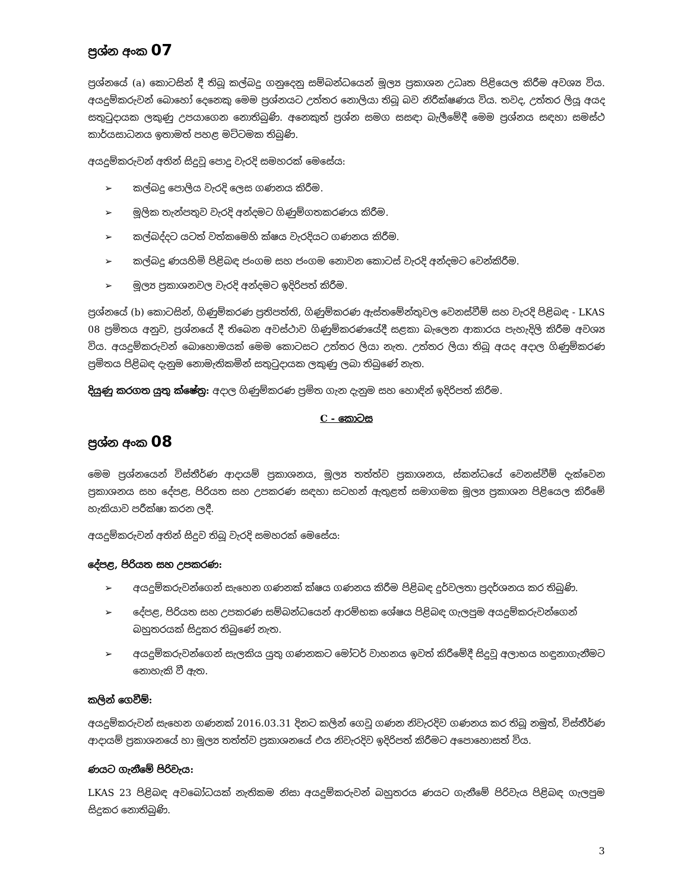ප්‍රශ්න අංක 07
ප්‍රශ්නයේ (a) කොටසින් දී තිබූ කල්බදු ගනුදෙනු සම්බන්ධයෙන් මූල්‍ය ප්‍රකාශන උධෘත පිළියෙල කිරීම අවශ්‍ය විය. අයදුම්කරුවන් බොහෝ දෙනෙකු මෙම ප්‍රශ්නයට උත්තර නොලියා තිබූ බව නිරීක්ෂණය විය. තවද, උත්තර ලියූ අයද සතුටුදායක ලකුණු උපයාගෙන නොතිබුණි. අනෙකුත් ප්‍රශ්න සමග සසඳා බැලීමේදී මෙම ප්‍රශ්නය සඳහා සමස්ථ කාර්යසාධනය ඉතාමත් පහළ මට්ටමක තිබුණි.
අයදුම්කරුවන් අතින් සිදුවූ පොදු වැරදි සමහරක් මෙසේය:
➢ කල්බදු පොලිය වැරදි ලෙස ගණනය කිරීම.
➢ මූලික තැන්පතුව වැරදි අන්දමට ගිණුම්ගතකරණය කිරීම.
➢ කල්බද්දට යටත් වත්කමෙහි ක්ෂය වැරදියට ගණනය කිරීම.
➢ කල්බදු ණයහිමි පිළිබඳ ජංගම සහ ජංගම නොවන කොටස් වැරදි අන්දමට වෙන්කිරීම.
➢ මූල්‍ය ප්‍රකාශනවල වැරදි අන්දමට ඉදිරිපත් කිරීම.
ප්‍රශ්නයේ (b) කොටසින්, ගිණුම්කරණ ප්‍රතිපත්ති, ගිණුම්කරණ ඇස්තමේන්තුවල වෙනස්වීම් සහ වැරදි පිළිබඳ - LKAS 08 ප්‍රමිතය අනුව, ප්‍රශ්නයේ දී තිබෙන අවස්ථාව ගිණුම්කරණයේදී සළකා බැලෙන ආකාරය පැහැදිලි කිරීම අවශ්‍ය විය. අයදුම්කරුවන් බොහොමයක් මෙම කොටසට උත්තර ලියා නැත. උත්තර ලියා තිබූ අයද අදාල ගිණුම්කරණ ප්‍රමිතය පිළිබඳ දැනුම නොමැතිකමින් සතුටුදායක ලකුණු ලබා තිබුණේ නැත.
දියුණු කරගත යුතු ක්ෂේත්‍ර: අදාල ගිණුම්කරණ ප්‍රමිත ගැන දැනුම සහ හොඳින් ඉදිරිපත් කිරීම.
C - කොටස
ප්‍රශ්න අංක 08
මෙම ප්‍රශ්නයෙන් විස්තීර්ණ ආදායම් ප්‍රකාශනය, මූල්‍ය තත්ත්ව ප්‍රකාශනය, ස්කන්ධයේ වෙනස්වීම් දැක්වෙන ප්‍රකාශනය සහ දේපළ, පිරියත සහ උපකරණ සඳහා සටහන් ඇතුළත් සමාගමක මූල්‍ය ප්‍රකාශන පිළියෙල කිරීමේ හැකියාව පරීක්ෂා කරන ලදී.
අයදුම්කරුවන් අතින් සිදුව තිබූ වැරදි සමහරක් මෙසේය:
දේපළ, පිරියත සහ උපකරණ:
➢ අයදුම්කරුවන්ගෙන් සැහෙන ගණනක් ක්ෂය ගණනය කිරීම පිළිබඳ දුර්වලතා ප්‍රදර්ශනය කර තිබුණි.
➢ දේපළ, පිරියත සහ උපකරණ සම්බන්ධයෙන් ආරම්භක ශේෂය පිළිබඳ ගැලපුම අයදුම්කරුවන්ගෙන් බහුතරයක් සිදුකර තිබුණේ නැත.
➢ අයදුම්කරුවන්ගෙන් සැලකිය යුතු ගණනකට මෝටර් වාහනය ඉවත් කිරීමේදී සිදුවූ අලාභය හඳුනාගැනීමට නොහැකි වී ඇත.
කලින් ගෙවීම්:
අයදුම්කරුවන් සැහෙන ගණනක් 2016.03.31 දිනට කලින් ගෙවූ ගණන නිවැරදිව ගණනය කර තිබූ නමුත්, විස්තීර්ණ ආදායම් ප්‍රකාශනයේ හා මූල්‍ය තත්ත්ව ප්‍රකාශනයේ එය නිවැරදිව ඉදිරිපත් කිරීමට අපොහොසත් විය.
ණයට ගැනීමේ පිරිවැය:
LKAS 23 පිළිබඳ අවබෝධයක් නැතිකම නිසා අයදුම්කරුවන් බහුතරය ණයට ගැනීමේ පිරිවැය පිළිබඳ ගැලපුම සිදුකර නොතිබුණි.
3